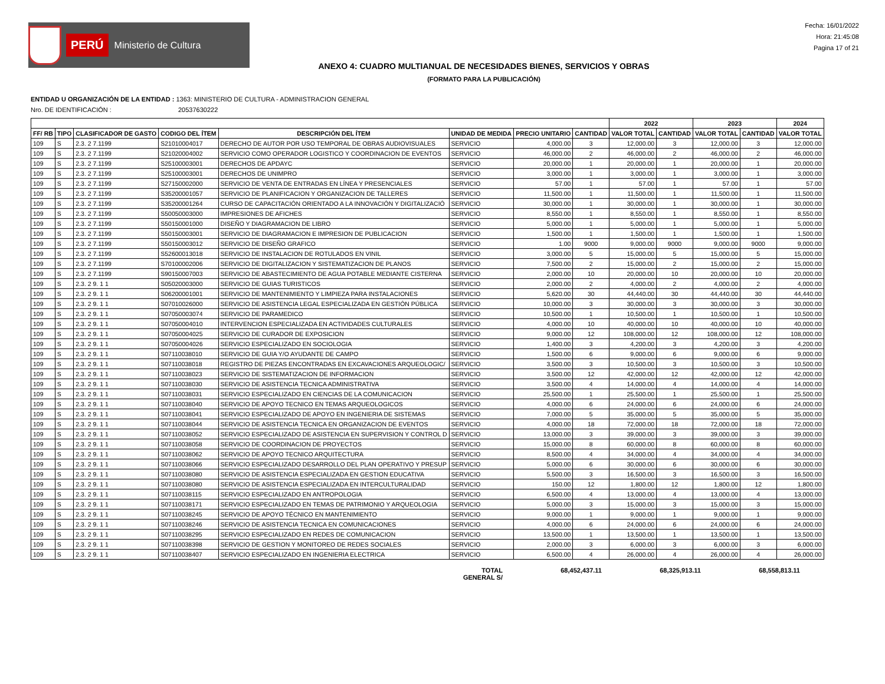PERÚ
Ministerio de Cultura
Fecha: 16/01/2022
Hora: 21:45:08
Pagina 17 of 21
ANEXO 4: CUADRO MULTIANUAL DE NECESIDADES BIENES, SERVICIOS Y OBRAS
(FORMATO PARA LA PUBLICACIÓN)
ENTIDAD U ORGANIZACIÓN DE LA ENTIDAD : 1363: MINISTERIO DE CULTURA - ADMINISTRACION GENERAL
Nro. DE IDENTIFICACIÓN : 20537630222
| | | | | | | | | 2022 | | 2023 | | 2024 |
| --- | --- | --- | --- | --- | --- | --- | --- | --- | --- | --- | --- | --- |
| FF/ RB | TIPO | CLASIFICADOR DE GASTO | CODIGO DEL ÍTEM | DESCRIPCIÓN DEL ÍTEM | UNIDAD DE MEDIDA | PRECIO UNITARIO | CANTIDAD | VALOR TOTAL | CANTIDAD | VALOR TOTAL | CANTIDAD | VALOR TOTAL |
| 109 | S | 2.3. 2 7.1199 | S21010004017 | DERECHO DE AUTOR POR USO TEMPORAL DE OBRAS AUDIOVISUALES | SERVICIO | 4,000.00 | 3 | 12,000.00 | 3 | 12,000.00 | 3 | 12,000.00 |
| 109 | S | 2.3. 2 7.1199 | S21020004002 | SERVICIO COMO OPERADOR LOGISTICO Y COORDINACION DE EVENTOS | SERVICIO | 46,000.00 | 2 | 46,000.00 | 2 | 46,000.00 | 2 | 46,000.00 |
| 109 | S | 2.3. 2 7.1199 | S25100003001 | DERECHOS DE APDAYC | SERVICIO | 20,000.00 | 1 | 20,000.00 | 1 | 20,000.00 | 1 | 20,000.00 |
| 109 | S | 2.3. 2 7.1199 | S25100003001 | DERECHOS DE UNIMPRO | SERVICIO | 3,000.00 | 1 | 3,000.00 | 1 | 3,000.00 | 1 | 3,000.00 |
| 109 | S | 2.3. 2 7.1199 | S27150002000 | SERVICIO DE VENTA DE ENTRADAS EN LÍNEA Y PRESENCIALES | SERVICIO | 57.00 | 1 | 57.00 | 1 | 57.00 | 1 | 57.00 |
| 109 | S | 2.3. 2 7.1199 | S35200001057 | SERVICIO DE PLANIFICACION Y ORGANIZACION DE TALLERES | SERVICIO | 11,500.00 | 1 | 11,500.00 | 1 | 11,500.00 | 1 | 11,500.00 |
| 109 | S | 2.3. 2 7.1199 | S35200001264 | CURSO DE CAPACITACIÓN ORIENTADO A LA INNOVACIÓN Y DIGITALIZACIÓ | SERVICIO | 30,000.00 | 1 | 30,000.00 | 1 | 30,000.00 | 1 | 30,000.00 |
| 109 | S | 2.3. 2 7.1199 | S50050003000 | IMPRESIONES DE AFICHES | SERVICIO | 8,550.00 | 1 | 8,550.00 | 1 | 8,550.00 | 1 | 8,550.00 |
| 109 | S | 2.3. 2 7.1199 | S50150001000 | DISEÑO Y DIAGRAMACION DE LIBRO | SERVICIO | 5,000.00 | 1 | 5,000.00 | 1 | 5,000.00 | 1 | 5,000.00 |
| 109 | S | 2.3. 2 7.1199 | S50150003001 | SERVICIO DE DIAGRAMACION E IMPRESION DE PUBLICACION | SERVICIO | 1,500.00 | 1 | 1,500.00 | 1 | 1,500.00 | 1 | 1,500.00 |
| 109 | S | 2.3. 2 7.1199 | S50150003012 | SERVICIO DE DISEÑO GRAFICO | SERVICIO | 1.00 | 9000 | 9,000.00 | 9000 | 9,000.00 | 9000 | 9,000.00 |
| 109 | S | 2.3. 2 7.1199 | S52600013018 | SERVICIO DE INSTALACION DE ROTULADOS EN VINIL | SERVICIO | 3,000.00 | 5 | 15,000.00 | 5 | 15,000.00 | 5 | 15,000.00 |
| 109 | S | 2.3. 2 7.1199 | S70100002006 | SERVICIO DE DIGITALIZACION Y SISTEMATIZACION DE PLANOS | SERVICIO | 7,500.00 | 2 | 15,000.00 | 2 | 15,000.00 | 2 | 15,000.00 |
| 109 | S | 2.3. 2 7.1199 | S90150007003 | SERVICIO DE ABASTECIMIENTO DE AGUA POTABLE MEDIANTE CISTERNA | SERVICIO | 2,000.00 | 10 | 20,000.00 | 10 | 20,000.00 | 10 | 20,000.00 |
| 109 | S | 2.3. 2 9. 1 1 | S05020003000 | SERVICIO DE GUIAS TURISTICOS | SERVICIO | 2,000.00 | 2 | 4,000.00 | 2 | 4,000.00 | 2 | 4,000.00 |
| 109 | S | 2.3. 2 9. 1 1 | S06200001001 | SERVICIO DE MANTENIMIENTO Y LIMPIEZA PARA INSTALACIONES | SERVICIO | 5,620.00 | 30 | 44,440.00 | 30 | 44,440.00 | 30 | 44,440.00 |
| 109 | S | 2.3. 2 9. 1 1 | S07010026000 | SERVICIO DE ASISTENCIA LEGAL ESPECIALIZADA EN GESTIÓN PÚBLICA | SERVICIO | 10,000.00 | 3 | 30,000.00 | 3 | 30,000.00 | 3 | 30,000.00 |
| 109 | S | 2.3. 2 9. 1 1 | S07050003074 | SERVICIO DE PARAMEDICO | SERVICIO | 10,500.00 | 1 | 10,500.00 | 1 | 10,500.00 | 1 | 10,500.00 |
| 109 | S | 2.3. 2 9. 1 1 | S07050004010 | INTERVENCION ESPECIALIZADA EN ACTIVIDADES CULTURALES | SERVICIO | 4,000.00 | 10 | 40,000.00 | 10 | 40,000.00 | 10 | 40,000.00 |
| 109 | S | 2.3. 2 9. 1 1 | S07050004025 | SERVICIO DE CURADOR DE EXPOSICION | SERVICIO | 9,000.00 | 12 | 108,000.00 | 12 | 108,000.00 | 12 | 108,000.00 |
| 109 | S | 2.3. 2 9. 1 1 | S07050004026 | SERVICIO ESPECIALIZADO EN SOCIOLOGIA | SERVICIO | 1,400.00 | 3 | 4,200.00 | 3 | 4,200.00 | 3 | 4,200.00 |
| 109 | S | 2.3. 2 9. 1 1 | S07110038010 | SERVICIO DE GUIA Y/O AYUDANTE DE CAMPO | SERVICIO | 1,500.00 | 6 | 9,000.00 | 6 | 9,000.00 | 6 | 9,000.00 |
| 109 | S | 2.3. 2 9. 1 1 | S07110038018 | REGISTRO DE PIEZAS ENCONTRADAS EN EXCAVACIONES ARQUEOLOGIC/ | SERVICIO | 3,500.00 | 3 | 10,500.00 | 3 | 10,500.00 | 3 | 10,500.00 |
| 109 | S | 2.3. 2 9. 1 1 | S07110038023 | SERVICIO DE SISTEMATIZACION DE INFORMACION | SERVICIO | 3,500.00 | 12 | 42,000.00 | 12 | 42,000.00 | 12 | 42,000.00 |
| 109 | S | 2.3. 2 9. 1 1 | S07110038030 | SERVICIO DE ASISTENCIA TECNICA ADMINISTRATIVA | SERVICIO | 3,500.00 | 4 | 14,000.00 | 4 | 14,000.00 | 4 | 14,000.00 |
| 109 | S | 2.3. 2 9. 1 1 | S07110038031 | SERVICIO ESPECIALIZADO EN CIENCIAS DE LA COMUNICACION | SERVICIO | 25,500.00 | 1 | 25,500.00 | 1 | 25,500.00 | 1 | 25,500.00 |
| 109 | S | 2.3. 2 9. 1 1 | S07110038040 | SERVICIO DE APOYO TECNICO EN TEMAS ARQUEOLOGICOS | SERVICIO | 4,000.00 | 6 | 24,000.00 | 6 | 24,000.00 | 6 | 24,000.00 |
| 109 | S | 2.3. 2 9. 1 1 | S07110038041 | SERVICIO ESPECIALIZADO DE APOYO EN INGENIERIA DE SISTEMAS | SERVICIO | 7,000.00 | 5 | 35,000.00 | 5 | 35,000.00 | 5 | 35,000.00 |
| 109 | S | 2.3. 2 9. 1 1 | S07110038044 | SERVICIO DE ASISTENCIA TECNICA EN ORGANIZACION DE EVENTOS | SERVICIO | 4,000.00 | 18 | 72,000.00 | 18 | 72,000.00 | 18 | 72,000.00 |
| 109 | S | 2.3. 2 9. 1 1 | S07110038052 | SERVICIO ESPECIALIZADO DE ASISTENCIA EN SUPERVISION Y CONTROL D | SERVICIO | 13,000.00 | 3 | 39,000.00 | 3 | 39,000.00 | 3 | 39,000.00 |
| 109 | S | 2.3. 2 9. 1 1 | S07110038058 | SERVICIO DE COORDINACION DE PROYECTOS | SERVICIO | 15,000.00 | 8 | 60,000.00 | 8 | 60,000.00 | 8 | 60,000.00 |
| 109 | S | 2.3. 2 9. 1 1 | S07110038062 | SERVICIO DE APOYO TECNICO ARQUITECTURA | SERVICIO | 8,500.00 | 4 | 34,000.00 | 4 | 34,000.00 | 4 | 34,000.00 |
| 109 | S | 2.3. 2 9. 1 1 | S07110038066 | SERVICIO ESPECIALIZADO DESARROLLO DEL PLAN OPERATIVO Y PRESUP | SERVICIO | 5,000.00 | 6 | 30,000.00 | 6 | 30,000.00 | 6 | 30,000.00 |
| 109 | S | 2.3. 2 9. 1 1 | S07110038080 | SERVICIO DE ASISTENCIA ESPECIALIZADA EN GESTION EDUCATIVA | SERVICIO | 5,500.00 | 3 | 16,500.00 | 3 | 16,500.00 | 3 | 16,500.00 |
| 109 | S | 2.3. 2 9. 1 1 | S07110038080 | SERVICIO DE ASISTENCIA ESPECIALIZADA EN INTERCULTURALIDAD | SERVICIO | 150.00 | 12 | 1,800.00 | 12 | 1,800.00 | 12 | 1,800.00 |
| 109 | S | 2.3. 2 9. 1 1 | S07110038115 | SERVICIO ESPECIALIZADO EN ANTROPOLOGIA | SERVICIO | 6,500.00 | 4 | 13,000.00 | 4 | 13,000.00 | 4 | 13,000.00 |
| 109 | S | 2.3. 2 9. 1 1 | S07110038171 | SERVICIO ESPECIALIZADO EN TEMAS DE PATRIMONIO Y ARQUEOLOGIA | SERVICIO | 5,000.00 | 3 | 15,000.00 | 3 | 15,000.00 | 3 | 15,000.00 |
| 109 | S | 2.3. 2 9. 1 1 | S07110038245 | SERVICIO DE APOYO TÉCNICO EN MANTENIMIENTO | SERVICIO | 9,000.00 | 1 | 9,000.00 | 1 | 9,000.00 | 1 | 9,000.00 |
| 109 | S | 2.3. 2 9. 1 1 | S07110038246 | SERVICIO DE ASISTENCIA TECNICA EN COMUNICACIONES | SERVICIO | 4,000.00 | 6 | 24,000.00 | 6 | 24,000.00 | 6 | 24,000.00 |
| 109 | S | 2.3. 2 9. 1 1 | S07110038295 | SERVICIO ESPECIALIZADO EN REDES DE COMUNICACION | SERVICIO | 13,500.00 | 1 | 13,500.00 | 1 | 13,500.00 | 1 | 13,500.00 |
| 109 | S | 2.3. 2 9. 1 1 | S07110038398 | SERVICIO DE GESTION Y MONITOREO DE REDES SOCIALES | SERVICIO | 2,000.00 | 3 | 6,000.00 | 3 | 6,000.00 | 3 | 6,000.00 |
| 109 | S | 2.3. 2 9. 1 1 | S07110038407 | SERVICIO ESPECIALIZADO EN INGENIERIA ELECTRICA | SERVICIO | 6,500.00 | 4 | 26,000.00 | 4 | 26,000.00 | 4 | 26,000.00 |
TOTAL
GENERAL S/
68,452,437.11 68,325,913.11 68,558,813.11